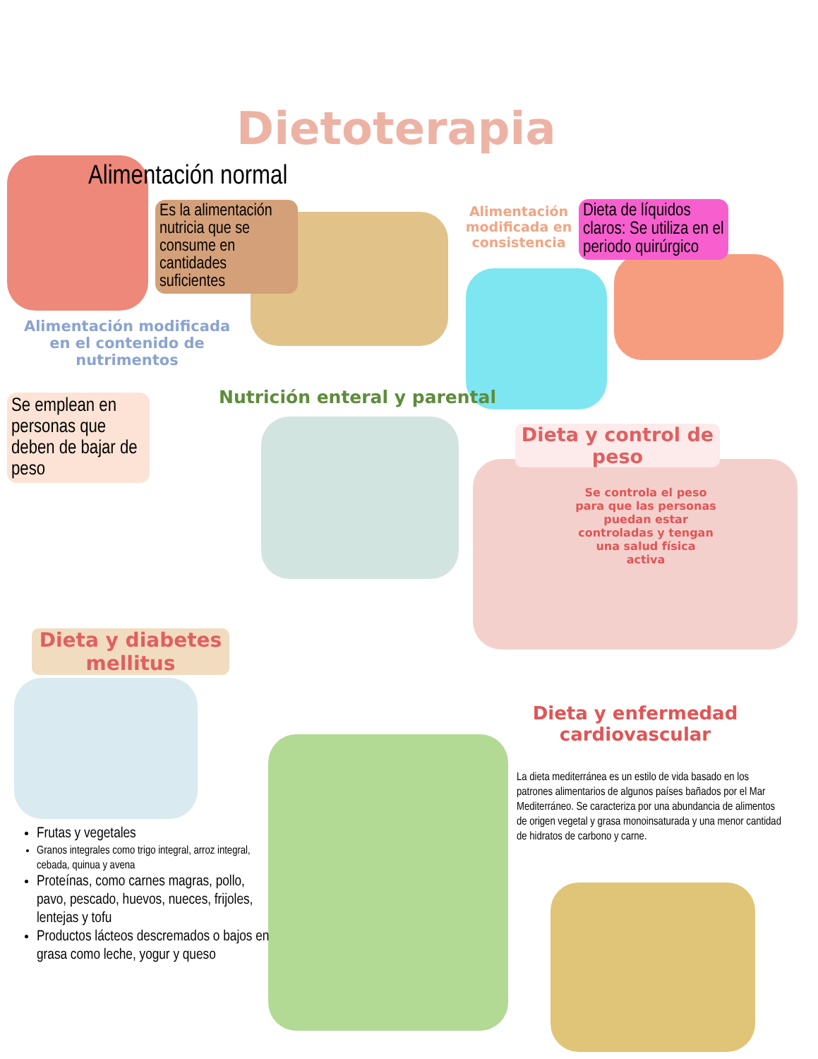Dietoterapia
Alimentación normal
Es la alimentación nutricia que se consume en cantidades suficientes
Alimentación modificada en el contenido de nutrimentos
Alimentación modificada en consistencia
Dieta de líquidos claros: Se utiliza en el periodo quirúrgico
Nutrición enteral y parental
Se emplean en personas que deben de bajar de peso
Dieta y control de peso
Se controla el peso para que las personas puedan estar controladas y tengan una salud física activa
Dieta y diabetes mellitus
Dieta y enfermedad cardiovascular
La dieta mediterránea es un estilo de vida basado en los patrones alimentarios de algunos países bañados por el Mar Mediterráneo. Se caracteriza por una abundancia de alimentos de origen vegetal y grasa monoinsaturada y una menor cantidad de hidratos de carbono y carne.
Frutas y vegetales
Granos integrales como trigo integral, arroz integral, cebada, quinua y avena
Proteínas, como carnes magras, pollo, pavo, pescado, huevos, nueces, frijoles, lentejas y tofu
Productos lácteos descremados o bajos en grasa como leche, yogur y queso